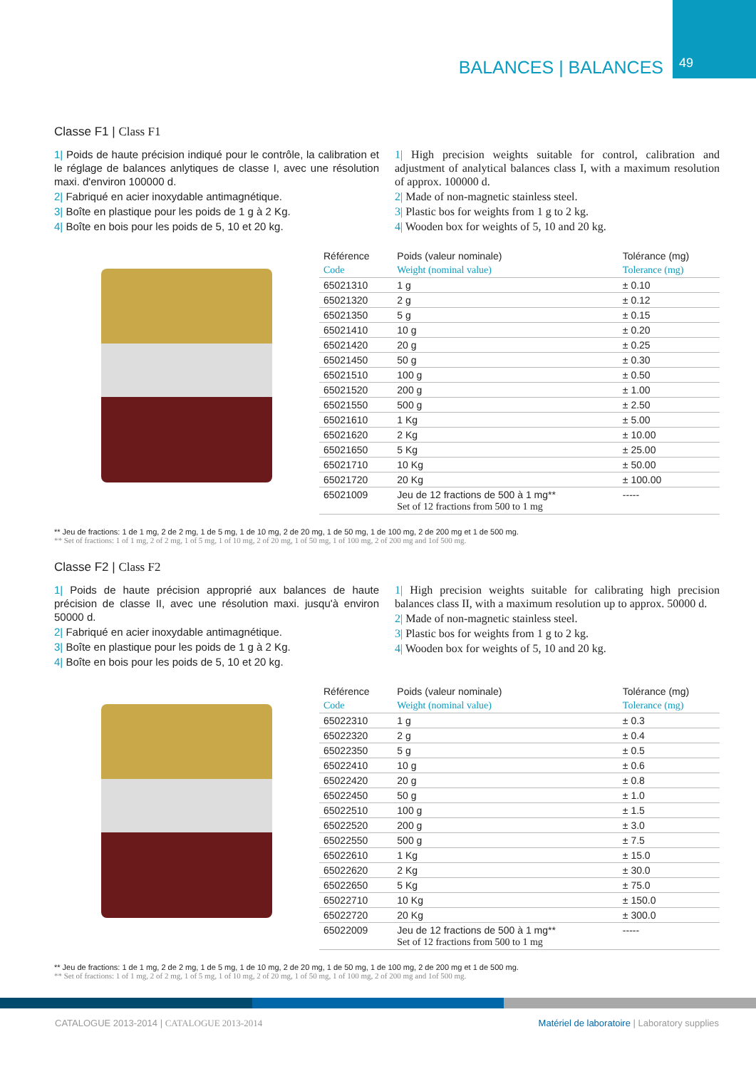BALANCES | BALANCES 49
Classe F1 | Class F1
1| Poids de haute précision indiqué pour le contrôle, la calibration et le réglage de balances anlytiques de classe I, avec une résolution maxi. d'environ 100000 d.
2| Fabriqué en acier inoxydable antimagnétique.
3| Boîte en plastique pour les poids de 1 g à 2 Kg.
4| Boîte en bois pour les poids de 5, 10 et 20 kg.
1| High precision weights suitable for control, calibration and adjustment of analytical balances class I, with a maximum resolution of approx. 100000 d.
2| Made of non-magnetic stainless steel.
3| Plastic bos for weights from 1 g to 2 kg.
4| Wooden box for weights of 5, 10 and 20 kg.
| Référence | Poids (valeur nominale) | Tolérance (mg) |
| --- | --- | --- |
| Code | Weight (nominal value) | Tolerance (mg) |
| 65021310 | 1 g | ± 0.10 |
| 65021320 | 2 g | ± 0.12 |
| 65021350 | 5 g | ± 0.15 |
| 65021410 | 10 g | ± 0.20 |
| 65021420 | 20 g | ± 0.25 |
| 65021450 | 50 g | ± 0.30 |
| 65021510 | 100 g | ± 0.50 |
| 65021520 | 200 g | ± 1.00 |
| 65021550 | 500 g | ± 2.50 |
| 65021610 | 1 Kg | ± 5.00 |
| 65021620 | 2 Kg | ± 10.00 |
| 65021650 | 5 Kg | ± 25.00 |
| 65021710 | 10 Kg | ± 50.00 |
| 65021720 | 20 Kg | ± 100.00 |
| 65021009 | Jeu de 12 fractions de 500 à 1 mg** Set of 12 fractions from 500 to 1 mg | ----- |
** Jeu de fractions: 1 de 1 mg, 2 de 2 mg, 1 de 5 mg, 1 de 10 mg, 2 de 20 mg, 1 de 50 mg, 1 de 100 mg, 2 de 200 mg et 1 de 500 mg.
** Set of fractions: 1 of 1 mg, 2 of 2 mg, 1 of 5 mg, 1 of 10 mg, 2 of 20 mg, 1 of 50 mg, 1 of 100 mg, 2 of 200 mg and 1of 500 mg.
Classe F2 | Class F2
1| Poids de haute précision approprié aux balances de haute précision de classe II, avec une résolution maxi. jusqu'à environ 50000 d.
2| Fabriqué en acier inoxydable antimagnétique.
3| Boîte en plastique pour les poids de 1 g à 2 Kg.
4| Boîte en bois pour les poids de 5, 10 et 20 kg.
1| High precision weights suitable for calibrating high precision balances class II, with a maximum resolution up to approx. 50000 d.
2| Made of non-magnetic stainless steel.
3| Plastic bos for weights from 1 g to 2 kg.
4| Wooden box for weights of 5, 10 and 20 kg.
| Référence | Poids (valeur nominale) | Tolérance (mg) |
| --- | --- | --- |
| Code | Weight (nominal value) | Tolerance (mg) |
| 65022310 | 1 g | ± 0.3 |
| 65022320 | 2 g | ± 0.4 |
| 65022350 | 5 g | ± 0.5 |
| 65022410 | 10 g | ± 0.6 |
| 65022420 | 20 g | ± 0.8 |
| 65022450 | 50 g | ± 1.0 |
| 65022510 | 100 g | ± 1.5 |
| 65022520 | 200 g | ± 3.0 |
| 65022550 | 500 g | ± 7.5 |
| 65022610 | 1 Kg | ± 15.0 |
| 65022620 | 2 Kg | ± 30.0 |
| 65022650 | 5 Kg | ± 75.0 |
| 65022710 | 10 Kg | ± 150.0 |
| 65022720 | 20 Kg | ± 300.0 |
| 65022009 | Jeu de 12 fractions de 500 à 1 mg** Set of 12 fractions from 500 to 1 mg | ----- |
** Jeu de fractions: 1 de 1 mg, 2 de 2 mg, 1 de 5 mg, 1 de 10 mg, 2 de 20 mg, 1 de 50 mg, 1 de 100 mg, 2 de 200 mg et 1 de 500 mg.
** Set of fractions: 1 of 1 mg, 2 of 2 mg, 1 of 5 mg, 1 of 10 mg, 2 of 20 mg, 1 of 50 mg, 1 of 100 mg, 2 of 200 mg and 1of 500 mg.
CATALOGUE 2013-2014 | CATALOGUE 2013-2014
Matériel de laboratoire | Laboratory supplies